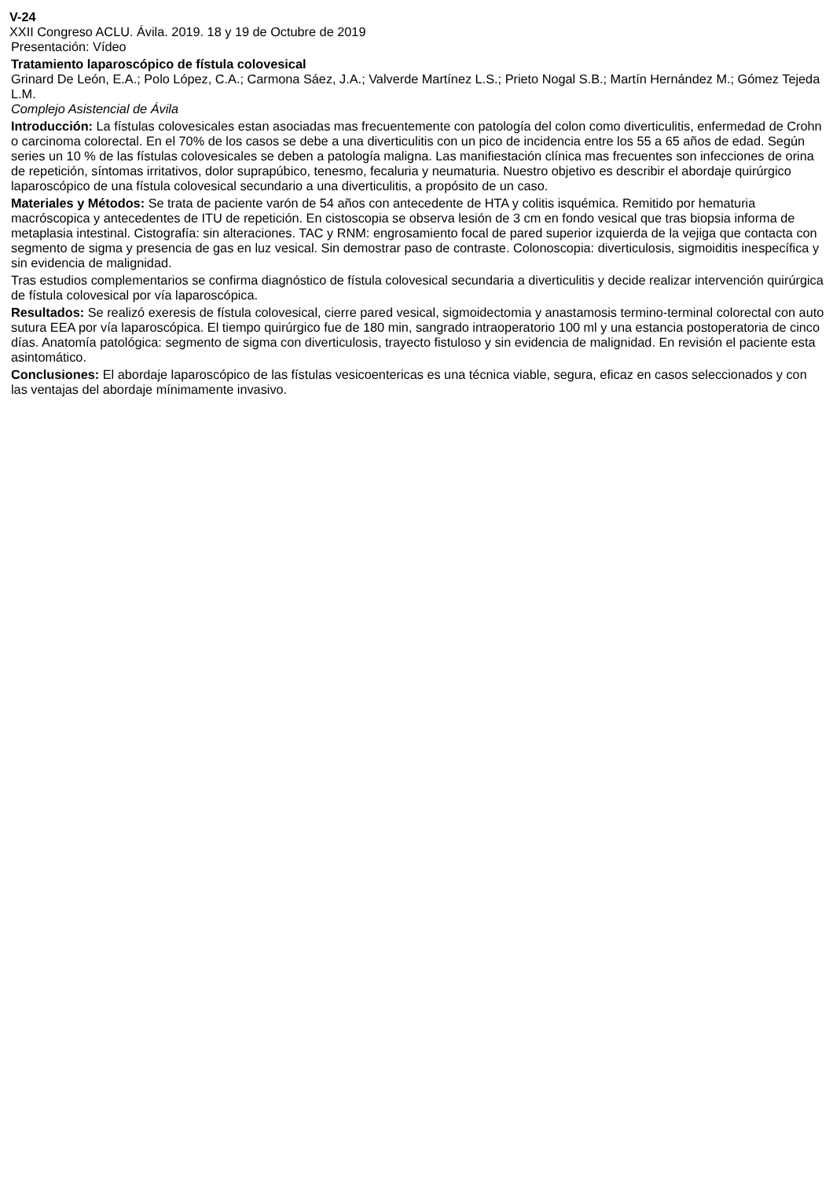V-24
XXII Congreso ACLU. Ávila. 2019. 18 y 19 de Octubre de 2019
Presentación: Vídeo
Tratamiento laparoscópico de fístula colovesical
Grinard De León, E.A.; Polo López, C.A.; Carmona Sáez, J.A.; Valverde Martínez L.S.; Prieto Nogal S.B.; Martín Hernández M.; Gómez Tejeda L.M.
Complejo Asistencial de Ávila
Introducción: La fístulas colovesicales estan asociadas mas frecuentemente con patología del colon como diverticulitis, enfermedad de Crohn o carcinoma colorectal. En el 70% de los casos se debe a una diverticulitis con un pico de incidencia entre los 55 a 65 años de edad. Según series un 10 % de las fístulas colovesicales se deben a patología maligna. Las manifiestación clínica mas frecuentes son infecciones de orina de repetición, síntomas irritativos, dolor suprapúbico, tenesmo, fecaluria y neumaturia. Nuestro objetivo es describir el abordaje quirúrgico laparoscópico de una fístula colovesical secundario a una diverticulitis, a propósito de un caso.
Materiales y Métodos: Se trata de paciente varón de 54 años con antecedente de HTA y colitis isquémica. Remitido por hematuria macróscopica y antecedentes de ITU de repetición. En cistoscopia se observa lesión de 3 cm en fondo vesical que tras biopsia informa de metaplasia intestinal. Cistografía: sin alteraciones. TAC y RNM: engrosamiento focal de pared superior izquierda de la vejiga que contacta con segmento de sigma y presencia de gas en luz vesical. Sin demostrar paso de contraste. Colonoscopia: diverticulosis, sigmoiditis inespecífica y sin evidencia de malignidad.
Tras estudios complementarios se confirma diagnóstico de fístula colovesical secundaria a diverticulitis y decide realizar intervención quirúrgica de fístula colovesical por vía laparoscópica.
Resultados: Se realizó exeresis de fístula colovesical, cierre pared vesical, sigmoidectomia y anastamosis termino-terminal colorectal con auto sutura EEA por vía laparoscópica. El tiempo quirúrgico fue de 180 min, sangrado intraoperatorio 100 ml y una estancia postoperatoria de cinco días. Anatomía patológica: segmento de sigma con diverticulosis, trayecto fistuloso y sin evidencia de malignidad. En revisión el paciente esta asintomático.
Conclusiones: El abordaje laparoscópico de las fístulas vesicoentericas es una técnica viable, segura, eficaz en casos seleccionados y con las ventajas del abordaje mínimamente invasivo.